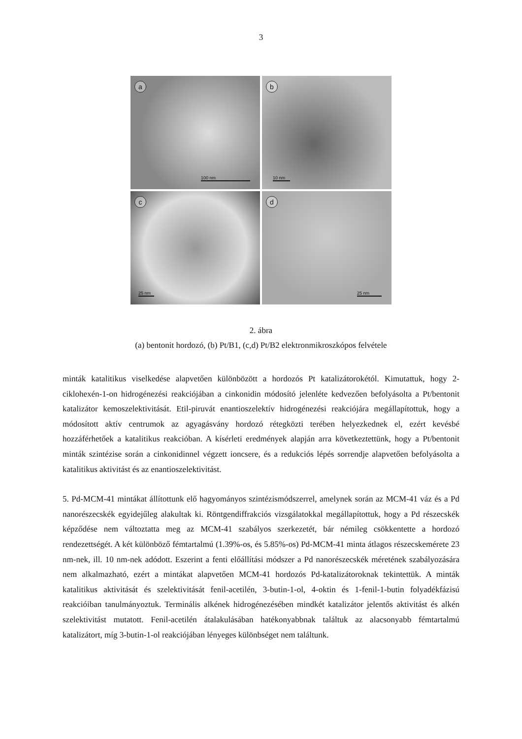3
a
100 nm
b
10 nm
c
25 nm
d
25 nm
2. ábra
(a) bentonit hordozó, (b) Pt/B1, (c,d) Pt/B2 elektronmikroszkópos felvétele
minták katalitikus viselkedése alapvetően különbözött a hordozós Pt katalizátorokétól. Kimutattuk, hogy 2-ciklohexén-1-on hidrogénezési reakciójában a cinkonidin módosító jelenléte kedvezően befolyásolta a Pt/bentonit katalizátor kemoszelektivitását. Etil-piruvát enantioszelektív hidrogénezési reakciójára megállapítottuk, hogy a módosított aktív centrumok az agyagásvány hordozó rétegközti terében helyezkednek el, ezért kevésbé hozzáférhetőek a katalitikus reakcióban. A kísérleti eredmények alapján arra következtettünk, hogy a Pt/bentonit minták szintézise során a cinkonidinnel végzett ioncsere, és a redukciós lépés sorrendje alapvetően befolyásolta a katalitikus aktivitást és az enantioszelektivitást.
5. Pd-MCM-41 mintákat állítottunk elő hagyományos szintézismódszerrel, amelynek során az MCM-41 váz és a Pd nanorészecskék egyidejűleg alakultak ki. Röntgendiffrakciós vizsgálatokkal megállapítottuk, hogy a Pd részecskék képződése nem változtatta meg az MCM-41 szabályos szerkezetét, bár némileg csökkentette a hordozó rendezettségét. A két különböző fémtartalmú (1.39%-os, és 5.85%-os) Pd-MCM-41 minta átlagos részecskemérete 23 nm-nek, ill. 10 nm-nek adódott. Eszerint a fenti előállítási módszer a Pd nanorészecskék méretének szabályozására nem alkalmazható, ezért a mintákat alapvetően MCM-41 hordozós Pd-katalizátoroknak tekintettük. A minták katalitikus aktivitását és szelektivitását fenil-acetilén, 3-butin-1-ol, 4-oktin és 1-fenil-1-butin folyadékfázisú reakcióiban tanulmányoztuk. Terminális alkének hidrogénezésében mindkét katalizátor jelentős aktivitást és alkén szelektivitást mutatott. Fenil-acetilén átalakulásában hatékonyabbnak találtuk az alacsonyabb fémtartalmú katalizátort, míg 3-butin-1-ol reakciójában lényeges különbséget nem találtunk.